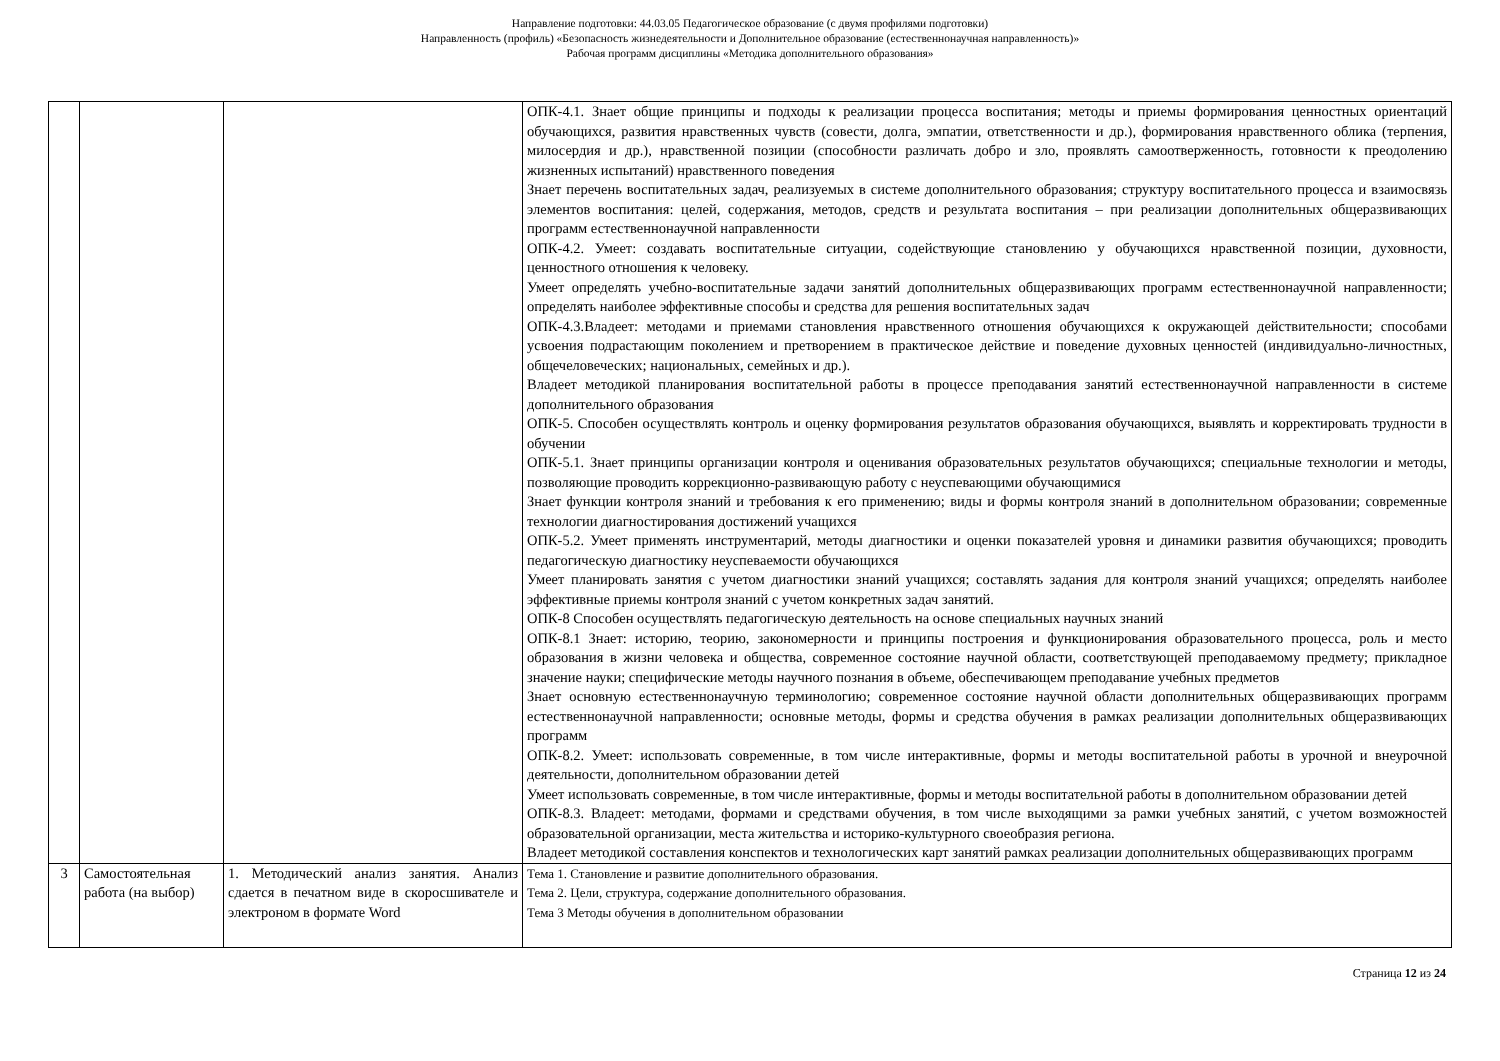Направление подготовки: 44.03.05 Педагогическое образование (с двумя профилями подготовки)
Направленность (профиль) «Безопасность жизнедеятельности и Дополнительное образование (естественнонаучная направленность)»
Рабочая программ дисциплины «Методика дополнительного образования»
| | | | ОПК-4.1. Знает общие принципы и подходы к реализации процесса воспитания; методы и приемы формирования ценностных ориентаций обучающихся, развития нравственных чувств (совести, долга, эмпатии, ответственности и др.), формирования нравственного облика (терпения, милосердия и др.), нравственной позиции (способности различать добро и зло, проявлять самоотверженность, готовности к преодолению жизненных испытаний) нравственного поведения Знает перечень воспитательных задач, реализуемых в системе дополнительного образования; структуру воспитательного процесса и взаимосвязь элементов воспитания: целей, содержания, методов, средств и результата воспитания – при реализации дополнительных общеразвивающих программ естественнонаучной направленности ОПК-4.2. Умеет: создавать воспитательные ситуации, содействующие становлению у обучающихся нравственной позиции, духовности, ценностного отношения к человеку. Умеет определять учебно-воспитательные задачи занятий дополнительных общеразвивающих программ естественнонаучной направленности; определять наиболее эффективные способы и средства для решения воспитательных задач ОПК-4.3.Владеет: методами и приемами становления нравственного отношения обучающихся к окружающей действительности; способами усвоения подрастающим поколением и претворением в практическое действие и поведение духовных ценностей (индивидуально-личностных, общечеловеческих; национальных, семейных и др.). Владеет методикой планирования воспитательной работы в процессе преподавания занятий естественнонаучной направленности в системе дополнительного образования ОПК-5. Способен осуществлять контроль и оценку формирования результатов образования обучающихся, выявлять и корректировать трудности в обучении ОПК-5.1. Знает принципы организации контроля и оценивания образовательных результатов обучающихся; специальные технологии и методы, позволяющие проводить коррекционно-развивающую работу с неуспевающими обучающимися Знает функции контроля знаний и требования к его применению; виды и формы контроля знаний в дополнительном образовании; современные технологии диагностирования достижений учащихся ОПК-5.2. Умеет применять инструментарий, методы диагностики и оценки показателей уровня и динамики развития обучающихся; проводить педагогическую диагностику неуспеваемости обучающихся Умеет планировать занятия с учетом диагностики знаний учащихся; составлять задания для контроля знаний учащихся; определять наиболее эффективные приемы контроля знаний с учетом конкретных задач занятий. ОПК-8 Способен осуществлять педагогическую деятельность на основе специальных научных знаний ОПК-8.1 Знает: историю, теорию, закономерности и принципы построения и функционирования образовательного процесса, роль и место образования в жизни человека и общества, современное состояние научной области, соответствующей преподаваемому предмету; прикладное значение науки; специфические методы научного познания в объеме, обеспечивающем преподавание учебных предметов Знает основную естественнонаучную терминологию; современное состояние научной области дополнительных общеразвивающих программ естественнонаучной направленности; основные методы, формы и средства обучения в рамках реализации дополнительных общеразвивающих программ ОПК-8.2. Умеет: использовать современные, в том числе интерактивные, формы и методы воспитательной работы в урочной и внеурочной деятельности, дополнительном образовании детей Умеет использовать современные, в том числе интерактивные, формы и методы воспитательной работы в дополнительном образовании детей ОПК-8.3. Владеет: методами, формами и средствами обучения, в том числе выходящими за рамки учебных занятий, с учетом возможностей образовательной организации, места жительства и историко-культурного своеобразия региона. Владеет методикой составления конспектов и технологических карт занятий рамках реализации дополнительных общеразвивающих программ |
| 3 | Самостоятельная работа (на выбор) | 1. Методический анализ занятия. Анализ сдается в печатном виде в скоросшивателе и электроном в формате Word | Тема 1. Становление и развитие дополнительного образования. Тема 2. Цели, структура, содержание дополнительного образования. Тема 3 Методы обучения в дополнительном образовании |
Страница 12 из 24